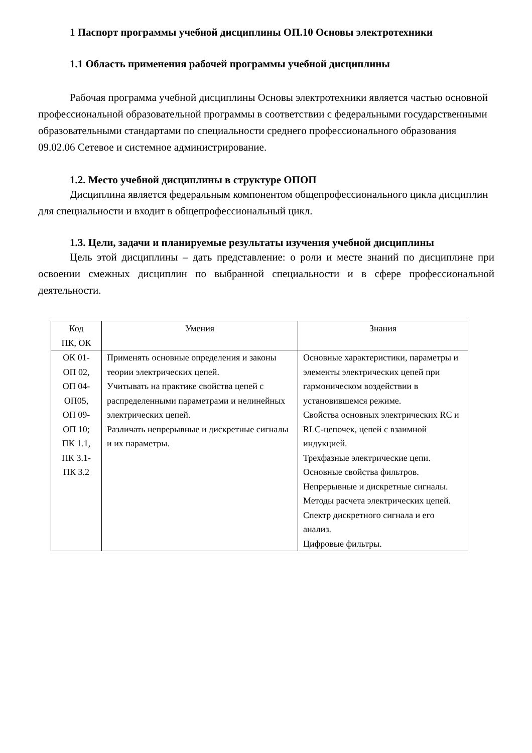1 Паспорт программы учебной дисциплины ОП.10 Основы электротехники
1.1 Область применения рабочей программы учебной дисциплины
Рабочая программа учебной дисциплины Основы электротехники является частью основной профессиональной образовательной программы в соответствии с федеральными государственными образовательными стандартами по специальности среднего профессионального образования 09.02.06 Сетевое и системное администрирование.
1.2. Место учебной дисциплины в структуре ОПОП
Дисциплина является федеральным компонентом общепрофессионального цикла дисциплин для специальности и входит в общепрофессиональный цикл.
1.3. Цели, задачи и планируемые результаты изучения учебной дисциплины
Цель этой дисциплины – дать представление: о роли и месте знаний по дисциплине при освоении смежных дисциплин по выбранной специальности и в сфере профессиональной деятельности.
| Код ПК, ОК | Умения | Знания |
| --- | --- | --- |
| ОК 01- ОП 02, ОП 04- ОП05, ОП 09- ОП 10; ПК 1.1, ПК 3.1- ПК 3.2 | Применять основные определения и законы теории электрических цепей. Учитывать на практике свойства цепей с распределенными параметрами и нелинейных электрических цепей. Различать непрерывные и дискретные сигналы и их параметры. | Основные характеристики, параметры и элементы электрических цепей при гармоническом воздействии в установившемся режиме. Свойства основных электрических RC и RLC-цепочек, цепей с взаимной индукцией. Трехфазные электрические цепи. Основные свойства фильтров. Непрерывные и дискретные сигналы. Методы расчета электрических цепей. Спектр дискретного сигнала и его анализ. Цифровые фильтры. |